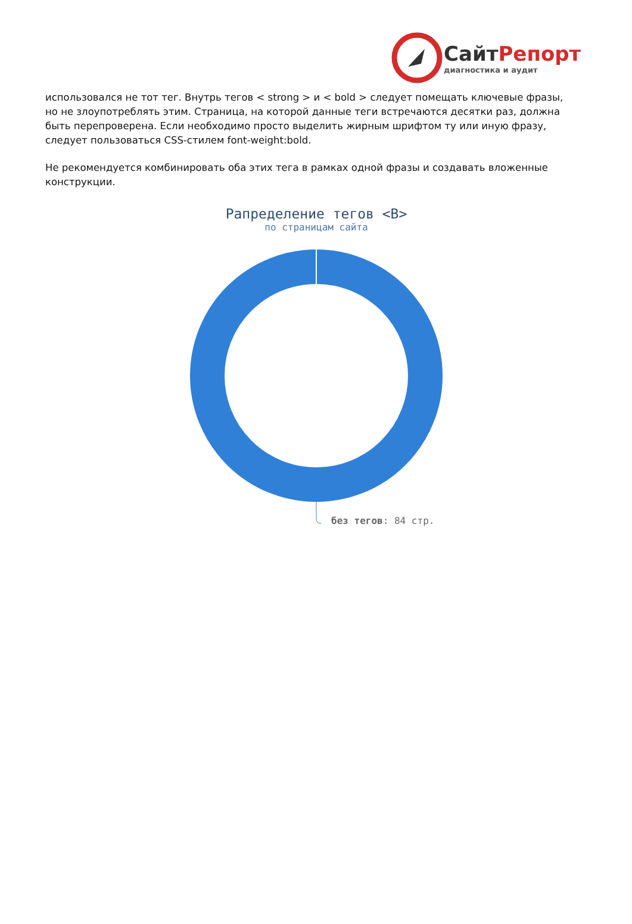СайтРепорт
диагностика и аудит
использовался не тот тег. Внутрь тегов < strong > и < bold > следует помещать ключевые фразы, но не злоупотреблять этим. Страница, на которой данные теги встречаются десятки раз, должна быть перепроверена. Если необходимо просто выделить жирным шрифтом ту или иную фразу, следует пользоваться CSS-стилем font-weight:bold.
Не рекомендуется комбинировать оба этих тега в рамках одной фразы и создавать вложенные конструкции.
Рапределение тегов <B>
по страницам сайта
без тегов: 84 стр.